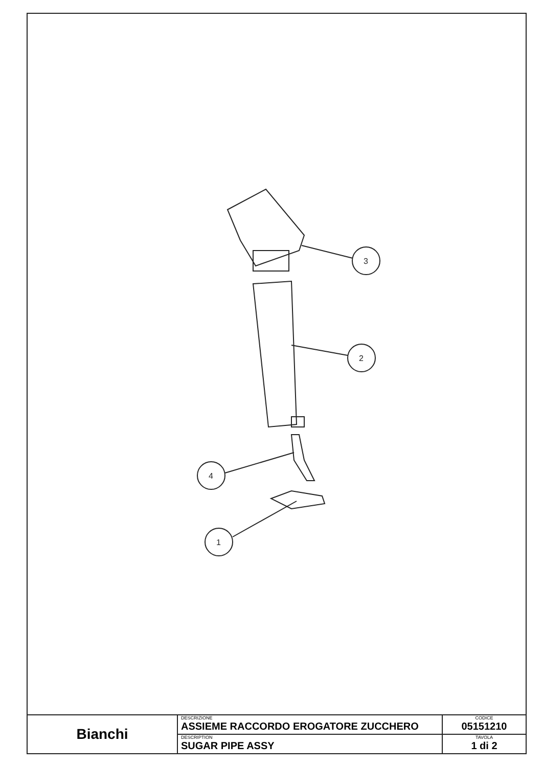3
2
4
1
| Bianchi | DESCRIZIONE ASSIEME RACCORDO EROGATORE ZUCCHERO | CODICE 05151210 |
| | DESCRIPTION SUGAR PIPE ASSY | TAVOLA 1 di 2 |